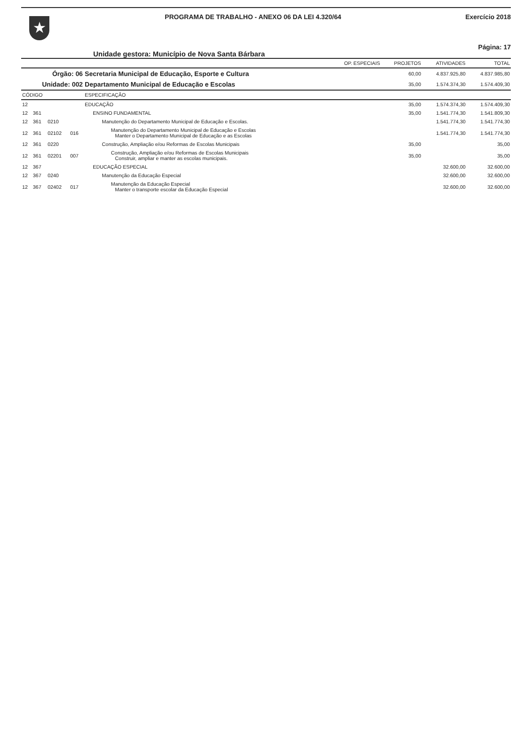★
PROGRAMA DE TRABALHO - ANEXO 06 DA LEI 4.320/64
Unidade gestora: Município de Nova Santa Bárbara
Exercício 2018
Página: 17
| | | | | | OP. ESPECIAIS | PROJETOS | ATIVIDADES | TOTAL |
| --- | --- | --- | --- | --- | --- | --- | --- | --- |
| Órgão: 06 | | | | Secretaria Municipal de Educação, Esporte e Cultura | | 60,00 | 4.837.925,80 | 4.837.985,80 |
| Unidade: 002 | | | | Departamento Municipal de Educação e Escolas | | 35,00 | 1.574.374,30 | 1.574.409,30 |
| CÓDIGO | | | | ESPECIFICAÇÃO | | | | |
| 12 | | | | EDUCAÇÃO | | 35,00 | 1.574.374,30 | 1.574.409,30 |
| 12 | 361 | | | ENSINO FUNDAMENTAL | | 35,00 | 1.541.774,30 | 1.541.809,30 |
| 12 | 361 | 0210 | | Manutenção do Departamento Municipal de Educação e Escolas. | | | 1.541.774,30 | 1.541.774,30 |
| 12 | 361 | 02102 | 016 | Manutenção do Departamento Municipal de Educação e Escolas Manter o Departamento Municipal de Educação e as Escolas | | | 1.541.774,30 | 1.541.774,30 |
| 12 | 361 | 0220 | | Construção, Ampliação e/ou Reformas de Escolas Municipais | | 35,00 | | 35,00 |
| 12 | 361 | 02201 | 007 | Construção, Ampliação e/ou Reformas de Escolas Municipais Construir, ampliar e manter as escolas municipais. | | 35,00 | | 35,00 |
| 12 | 367 | | | EDUCAÇÃO ESPECIAL | | | 32.600,00 | 32.600,00 |
| 12 | 367 | 0240 | | Manutenção da Educação Especial | | | 32.600,00 | 32.600,00 |
| 12 | 367 | 02402 | 017 | Manutenção da Educação Especial Manter o transporte escolar da Educação Especial | | | 32.600,00 | 32.600,00 |